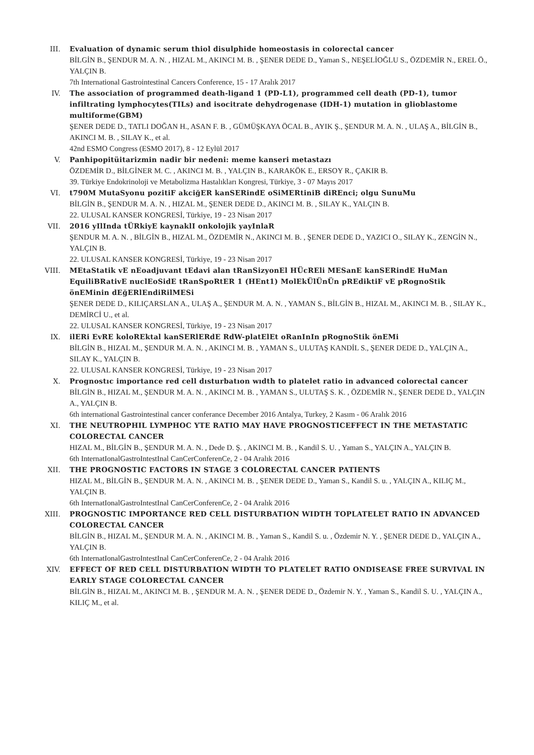III. Evaluation of dynamic serum thiol disulphide homeostasis in colorectal cancer
BİLGİN B., ŞENDUR M. A. N. , HIZAL M., AKINCI M. B. , ŞENER DEDE D., Yaman S., NEŞELİOĞLU S., ÖZDEMİR N., EREL Ö., YALÇIN B.
7th International Gastrointestinal Cancers Conference, 15 - 17 Aralık 2017
IV. The association of programmed death-ligand 1 (PD-L1), programmed cell death (PD-1), tumor infiltrating lymphocytes(TILs) and isocitrate dehydrogenase (IDH-1) mutation in glioblastome multiforme(GBM)
ŞENER DEDE D., TATLI DOĞAN H., ASAN F. B. , GÜMÜŞKAYA ÖCAL B., AYIK Ş., ŞENDUR M. A. N. , ULAŞ A., BİLGİN B., AKINCI M. B. , SILAY K., et al.
42nd ESMO Congress (ESMO 2017), 8 - 12 Eylül 2017
V. Panhipopitüitarizmin nadir bir nedeni: meme kanseri metastazı
ÖZDEMİR D., BİLGİNER M. C. , AKINCI M. B. , YALÇIN B., KARAKÖK E., ERSOY R., ÇAKIR B.
39. Türkiye Endokrinoloji ve Metabolizma Hastalıkları Kongresi, Türkiye, 3 - 07 Mayıs 2017
VI. t790M MutaSyonu pozitiF akciğER kanSERindE oSiMERtiniB diREnci; olgu SunuMu
BİLGİN B., ŞENDUR M. A. N. , HIZAL M., ŞENER DEDE D., AKINCI M. B. , SILAY K., YALÇIN B.
22. ULUSAL KANSER KONGRESİ, Türkiye, 19 - 23 Nisan 2017
VII. 2016 yIlInda tÜRkiyE kaynaklI onkolojik yayInlaR
ŞENDUR M. A. N. , BİLGİN B., HIZAL M., ÖZDEMİR N., AKINCI M. B. , ŞENER DEDE D., YAZICI O., SILAY K., ZENGİN N., YALÇIN B.
22. ULUSAL KANSER KONGRESİ, Türkiye, 19 - 23 Nisan 2017
VIII. MEtaStatik vE nEoadjuvant tEdavi alan tRanSizyonEl HÜcREli MESanE kanSERindE HuMan EquiliBRativE nuclEoSidE tRanSpoRtER 1 (HEnt1) MolEkÜlÜnÜn pREdiktiF vE pRognoStik önEMinin dEğERlEndiRilMESi
ŞENER DEDE D., KILIÇARSLAN A., ULAŞ A., ŞENDUR M. A. N. , YAMAN S., BİLGİN B., HIZAL M., AKINCI M. B. , SILAY K., DEMİRCİ U., et al.
22. ULUSAL KANSER KONGRESİ, Türkiye, 19 - 23 Nisan 2017
IX. ilERi EvRE koloREktal kanSERlERdE RdW-platElEt oRanInIn pRognoStik önEMi
BİLGİN B., HIZAL M., ŞENDUR M. A. N. , AKINCI M. B. , YAMAN S., ULUTAŞ KANDİL S., ŞENER DEDE D., YALÇIN A., SILAY K., YALÇIN B.
22. ULUSAL KANSER KONGRESİ, Türkiye, 19 - 23 Nisan 2017
X. Prognostıc importance red cell dısturbatıon wıdth to platelet ratio in advanced colorectal cancer
BİLGİN B., HIZAL M., ŞENDUR M. A. N. , AKINCI M. B. , YAMAN S., ULUTAŞ S. K. , ÖZDEMİR N., ŞENER DEDE D., YALÇIN A., YALÇIN B.
6th international Gastrointestinal cancer conferance December 2016 Antalya, Turkey, 2 Kasım - 06 Aralık 2016
XI. THE NEUTROPHIL LYMPHOC YTE RATIO MAY HAVE PROGNOSTICEFFECT IN THE METASTATIC COLORECTAL CANCER
HIZAL M., BİLGİN B., ŞENDUR M. A. N. , Dede D. Ş. , AKINCI M. B. , Kandil S. U. , Yaman S., YALÇIN A., YALÇIN B.
6th InternatIonalGastroIntestInal CanCerConferenCe, 2 - 04 Aralık 2016
XII. THE PROGNOSTIC FACTORS IN STAGE 3 COLORECTAL CANCER PATIENTS
HIZAL M., BİLGİN B., ŞENDUR M. A. N. , AKINCI M. B. , ŞENER DEDE D., Yaman S., Kandil S. u. , YALÇIN A., KILIÇ M., YALÇIN B.
6th InternatIonalGastroIntestInal CanCerConferenCe, 2 - 04 Aralık 2016
XIII. PROGNOSTIC IMPORTANCE RED CELL DISTURBATION WIDTH TOPLATELET RATIO IN ADVANCED COLORECTAL CANCER
BİLGİN B., HIZAL M., ŞENDUR M. A. N. , AKINCI M. B. , Yaman S., Kandil S. u. , Özdemir N. Y. , ŞENER DEDE D., YALÇIN A., YALÇIN B.
6th InternatIonalGastroIntestInal CanCerConferenCe, 2 - 04 Aralık 2016
XIV. EFFECT OF RED CELL DISTURBATION WIDTH TO PLATELET RATIO ONDISEASE FREE SURVIVAL IN EARLY STAGE COLORECTAL CANCER
BİLGİN B., HIZAL M., AKINCI M. B. , ŞENDUR M. A. N. , ŞENER DEDE D., Özdemir N. Y. , Yaman S., Kandil S. U. , YALÇIN A., KILIÇ M., et al.